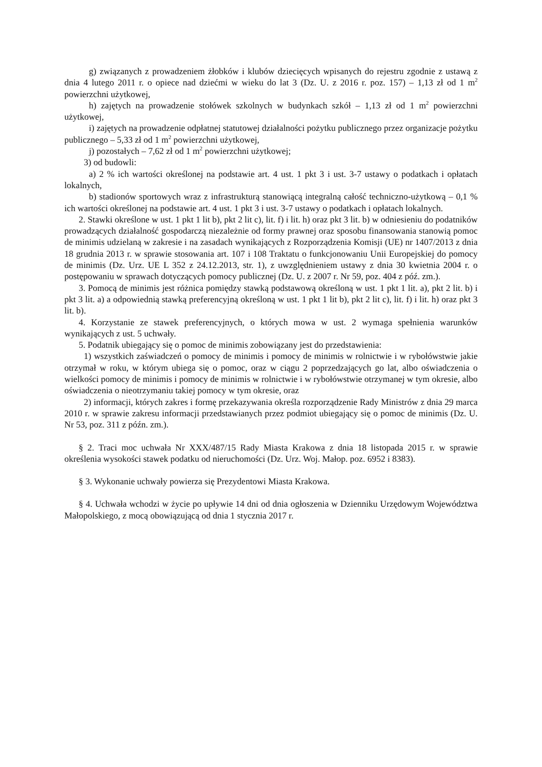g) związanych z prowadzeniem żłobków i klubów dziecięcych wpisanych do rejestru zgodnie z ustawą z dnia 4 lutego 2011 r. o opiece nad dziećmi w wieku do lat 3 (Dz. U. z 2016 r. poz. 157) – 1,13 zł od 1 m<sup>2</sup> powierzchni użytkowej,
h) zajętych na prowadzenie stołówek szkolnych w budynkach szkół – 1,13 zł od 1 m<sup>2</sup> powierzchni użytkowej,
i) zajętych na prowadzenie odpłatnej statutowej działalności pożytku publicznego przez organizacje pożytku publicznego – 5,33 zł od 1 m<sup>2</sup> powierzchni użytkowej,
j) pozostałych – 7,62 zł od 1 m<sup>2</sup> powierzchni użytkowej;
3) od budowli:
a) 2 % ich wartości określonej na podstawie art. 4 ust. 1 pkt 3 i ust. 3-7 ustawy o podatkach i opłatach lokalnych,
b) stadionów sportowych wraz z infrastrukturą stanowiącą integralną całość techniczno-użytkową – 0,1 % ich wartości określonej na podstawie art. 4 ust. 1 pkt 3 i ust. 3-7 ustawy o podatkach i opłatach lokalnych.
2. Stawki określone w ust. 1 pkt 1 lit b), pkt 2 lit c), lit. f) i lit. h) oraz pkt 3 lit. b) w odniesieniu do podatników prowadzących działalność gospodarczą niezależnie od formy prawnej oraz sposobu finansowania stanowią pomoc de minimis udzielaną w zakresie i na zasadach wynikających z Rozporządzenia Komisji (UE) nr 1407/2013 z dnia 18 grudnia 2013 r. w sprawie stosowania art. 107 i 108 Traktatu o funkcjonowaniu Unii Europejskiej do pomocy de minimis (Dz. Urz. UE L 352 z 24.12.2013, str. 1), z uwzględnieniem ustawy z dnia 30 kwietnia 2004 r. o postępowaniu w sprawach dotyczących pomocy publicznej (Dz. U. z 2007 r. Nr 59, poz. 404 z póź. zm.).
3. Pomocą de minimis jest różnica pomiędzy stawką podstawową określoną w ust. 1 pkt 1 lit. a), pkt 2 lit. b) i pkt 3 lit. a) a odpowiednią stawką preferencyjną określoną w ust. 1 pkt 1 lit b), pkt 2 lit c), lit. f) i lit. h) oraz pkt 3 lit. b).
4. Korzystanie ze stawek preferencyjnych, o których mowa w ust. 2 wymaga spełnienia warunków wynikających z ust. 5 uchwały.
5. Podatnik ubiegający się o pomoc de minimis zobowiązany jest do przedstawienia:
1) wszystkich zaświadczeń o pomocy de minimis i pomocy de minimis w rolnictwie i w rybołówstwie jakie otrzymał w roku, w którym ubiega się o pomoc, oraz w ciągu 2 poprzedzających go lat, albo oświadczenia o wielkości pomocy de minimis i pomocy de minimis w rolnictwie i w rybołówstwie otrzymanej w tym okresie, albo oświadczenia o nieotrzymaniu takiej pomocy w tym okresie, oraz
2) informacji, których zakres i formę przekazywania określa rozporządzenie Rady Ministrów z dnia 29 marca 2010 r. w sprawie zakresu informacji przedstawianych przez podmiot ubiegający się o pomoc de minimis (Dz. U. Nr 53, poz. 311 z późn. zm.).
§ 2. Traci moc uchwała Nr XXX/487/15 Rady Miasta Krakowa z dnia 18 listopada 2015 r. w sprawie określenia wysokości stawek podatku od nieruchomości (Dz. Urz. Woj. Małop. poz. 6952 i 8383).
§ 3. Wykonanie uchwały powierza się Prezydentowi Miasta Krakowa.
§ 4. Uchwała wchodzi w życie po upływie 14 dni od dnia ogłoszenia w Dzienniku Urzędowym Województwa Małopolskiego, z mocą obowiązującą od dnia 1 stycznia 2017 r.